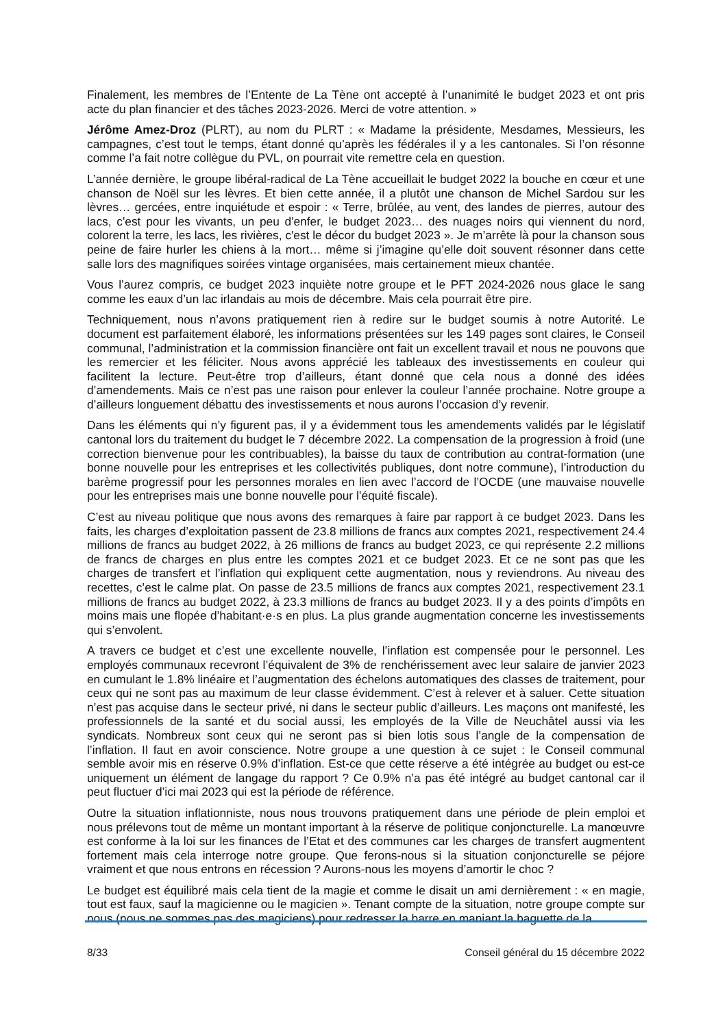Finalement, les membres de l’Entente de La Tène ont accepté à l’unanimité le budget 2023 et ont pris acte du plan financier et des tâches 2023-2026. Merci de votre attention. »
Jérôme Amez-Droz (PLRT), au nom du PLRT : « Madame la présidente, Mesdames, Messieurs, les campagnes, c’est tout le temps, étant donné qu’après les fédérales il y a les cantonales. Si l’on résonne comme l’a fait notre collègue du PVL, on pourrait vite remettre cela en question.
L’année dernière, le groupe libéral-radical de La Tène accueillait le budget 2022 la bouche en cœur et une chanson de Noël sur les lèvres. Et bien cette année, il a plutôt une chanson de Michel Sardou sur les lèvres… gercées, entre inquiétude et espoir : « Terre, brûlée, au vent, des landes de pierres, autour des lacs, c'est pour les vivants, un peu d'enfer, le budget 2023… des nuages noirs qui viennent du nord, colorent la terre, les lacs, les rivières, c'est le décor du budget 2023 ». Je m’arrête là pour la chanson sous peine de faire hurler les chiens à la mort… même si j’imagine qu’elle doit souvent résonner dans cette salle lors des magnifiques soirées vintage organisées, mais certainement mieux chantée.
Vous l’aurez compris, ce budget 2023 inquiète notre groupe et le PFT 2024-2026 nous glace le sang comme les eaux d’un lac irlandais au mois de décembre. Mais cela pourrait être pire.
Techniquement, nous n’avons pratiquement rien à redire sur le budget soumis à notre Autorité. Le document est parfaitement élaboré, les informations présentées sur les 149 pages sont claires, le Conseil communal, l’administration et la commission financière ont fait un excellent travail et nous ne pouvons que les remercier et les féliciter. Nous avons apprécié les tableaux des investissements en couleur qui facilitent la lecture. Peut-être trop d’ailleurs, étant donné que cela nous a donné des idées d’amendements. Mais ce n’est pas une raison pour enlever la couleur l’année prochaine. Notre groupe a d’ailleurs longuement débattu des investissements et nous aurons l’occasion d’y revenir.
Dans les éléments qui n’y figurent pas, il y a évidemment tous les amendements validés par le législatif cantonal lors du traitement du budget le 7 décembre 2022. La compensation de la progression à froid (une correction bienvenue pour les contribuables), la baisse du taux de contribution au contrat-formation (une bonne nouvelle pour les entreprises et les collectivités publiques, dont notre commune), l’introduction du barème progressif pour les personnes morales en lien avec l’accord de l’OCDE (une mauvaise nouvelle pour les entreprises mais une bonne nouvelle pour l’équité fiscale).
C’est au niveau politique que nous avons des remarques à faire par rapport à ce budget 2023. Dans les faits, les charges d’exploitation passent de 23.8 millions de francs aux comptes 2021, respectivement 24.4 millions de francs au budget 2022, à 26 millions de francs au budget 2023, ce qui représente 2.2 millions de francs de charges en plus entre les comptes 2021 et ce budget 2023. Et ce ne sont pas que les charges de transfert et l’inflation qui expliquent cette augmentation, nous y reviendrons. Au niveau des recettes, c’est le calme plat. On passe de 23.5 millions de francs aux comptes 2021, respectivement 23.1 millions de francs au budget 2022, à 23.3 millions de francs au budget 2023. Il y a des points d’impôts en moins mais une flopée d’habitant·e·s en plus. La plus grande augmentation concerne les investissements qui s’envolent.
A travers ce budget et c’est une excellente nouvelle, l’inflation est compensée pour le personnel. Les employés communaux recevront l’équivalent de 3% de renchérissement avec leur salaire de janvier 2023 en cumulant le 1.8% linéaire et l’augmentation des échelons automatiques des classes de traitement, pour ceux qui ne sont pas au maximum de leur classe évidemment. C’est à relever et à saluer. Cette situation n’est pas acquise dans le secteur privé, ni dans le secteur public d’ailleurs. Les maçons ont manifesté, les professionnels de la santé et du social aussi, les employés de la Ville de Neuchâtel aussi via les syndicats. Nombreux sont ceux qui ne seront pas si bien lotis sous l’angle de la compensation de l’inflation. Il faut en avoir conscience. Notre groupe a une question à ce sujet : le Conseil communal semble avoir mis en réserve 0.9% d’inflation. Est-ce que cette réserve a été intégrée au budget ou est-ce uniquement un élément de langage du rapport ? Ce 0.9% n’a pas été intégré au budget cantonal car il peut fluctuer d’ici mai 2023 qui est la période de référence.
Outre la situation inflationniste, nous nous trouvons pratiquement dans une période de plein emploi et nous prélevons tout de même un montant important à la réserve de politique conjoncturelle. La manœuvre est conforme à la loi sur les finances de l’Etat et des communes car les charges de transfert augmentent fortement mais cela interroge notre groupe. Que ferons-nous si la situation conjoncturelle se péjore vraiment et que nous entrons en récession ? Aurons-nous les moyens d’amortir le choc ?
Le budget est équilibré mais cela tient de la magie et comme le disait un ami dernièrement : « en magie, tout est faux, sauf la magicienne ou le magicien ». Tenant compte de la situation, notre groupe compte sur nous (nous ne sommes pas des magiciens) pour redresser la barre en maniant la baguette de la
8/33 Conseil général du 15 décembre 2022